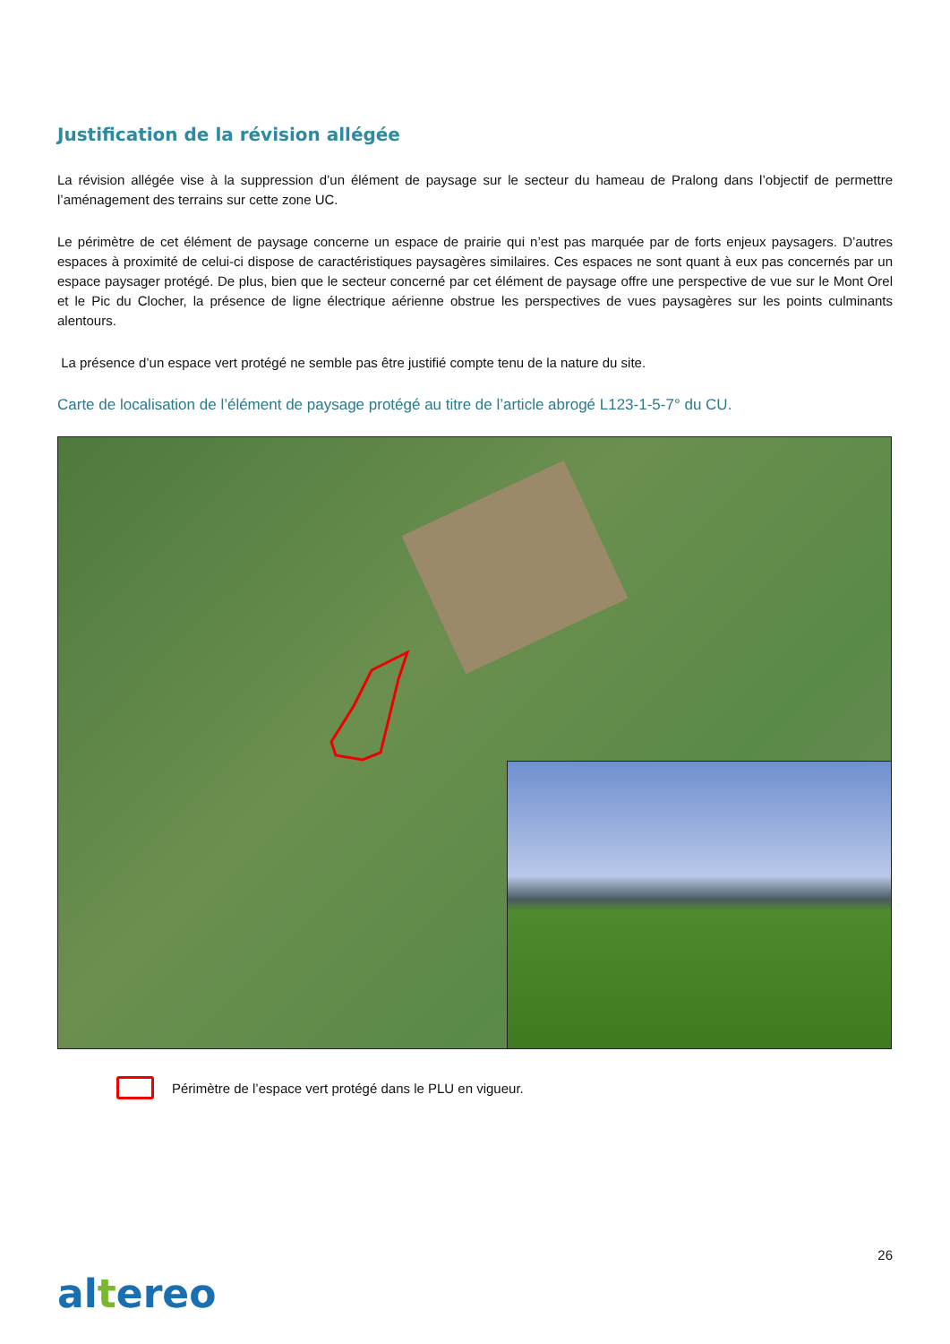Justification de la révision allégée
La révision allégée vise à la suppression d’un élément de paysage sur le secteur du hameau de Pralong dans l’objectif de permettre l’aménagement des terrains sur cette zone UC.
Le périmètre de cet élément de paysage concerne un espace de prairie qui n’est pas marquée par de forts enjeux paysagers. D’autres espaces à proximité de celui-ci dispose de caractéristiques paysagères similaires. Ces espaces ne sont quant à eux pas concernés par un espace paysager protégé. De plus, bien que le secteur concerné par cet élément de paysage offre une perspective de vue sur le Mont Orel et le Pic du Clocher, la présence de ligne électrique aérienne obstrue les perspectives de vues paysagères sur les points culminants alentours.
La présence d’un espace vert protégé ne semble pas être justifié compte tenu de la nature du site.
Carte de localisation de l’élément de paysage protégé au titre de l’article abrogé L123-1-5-7° du CU.
Périmètre de l’espace vert protégé dans le PLU en vigueur.
26
altereo